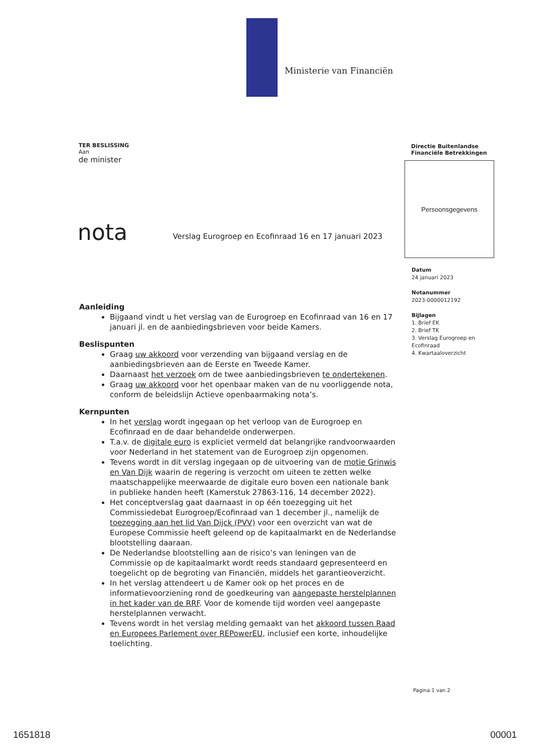Ministerie van Financiën
TER BESLISSING
Aan
de minister
Directie Buitenlandse
Financiële Betrekkingen
Persoonsgegevens
nota
Verslag Eurogroep en Ecofinraad 16 en 17 januari 2023
Datum
24 januari 2023
Notanummer
2023-0000012192
Bijlagen
1. Brief EK
2. Brief TK
3. Verslag Eurogroep en Ecofinraad
4. Kwartaaloverzicht
Aanleiding
Bijgaand vindt u het verslag van de Eurogroep en Ecofinraad van 16 en 17 januari jl. en de aanbiedingsbrieven voor beide Kamers.
Beslispunten
Graag uw akkoord voor verzending van bijgaand verslag en de aanbiedingsbrieven aan de Eerste en Tweede Kamer.
Daarnaast het verzoek om de twee aanbiedingsbrieven te ondertekenen.
Graag uw akkoord voor het openbaar maken van de nu voorliggende nota, conform de beleidslijn Actieve openbaarmaking nota’s.
Kernpunten
In het verslag wordt ingegaan op het verloop van de Eurogroep en Ecofinraad en de daar behandelde onderwerpen.
T.a.v. de digitale euro is expliciet vermeld dat belangrijke randvoorwaarden voor Nederland in het statement van de Eurogroep zijn opgenomen.
Tevens wordt in dit verslag ingegaan op de uitvoering van de motie Grinwis en Van Dijk waarin de regering is verzocht om uiteen te zetten welke maatschappelijke meerwaarde de digitale euro boven een nationale bank in publieke handen heeft (Kamerstuk 27863-116, 14 december 2022).
Het conceptverslag gaat daarnaast in op één toezegging uit het Commissiedebat Eurogroep/Ecofinraad van 1 december jl., namelijk de toezegging aan het lid Van Dijck (PVV) voor een overzicht van wat de Europese Commissie heeft geleend op de kapitaalmarkt en de Nederlandse blootstelling daaraan.
De Nederlandse blootstelling aan de risico’s van leningen van de Commissie op de kapitaalmarkt wordt reeds standaard gepresenteerd en toegelicht op de begroting van Financiën, middels het garantieoverzicht.
In het verslag attendeert u de Kamer ook op het proces en de informatievoorziening rond de goedkeuring van aangepaste herstelplannen in het kader van de RRF. Voor de komende tijd worden veel aangepaste herstelplannen verwacht.
Tevens wordt in het verslag melding gemaakt van het akkoord tussen Raad en Europees Parlement over REPowerEU, inclusief een korte, inhoudelijke toelichting.
Pagina 1 van 2
1651818 00001